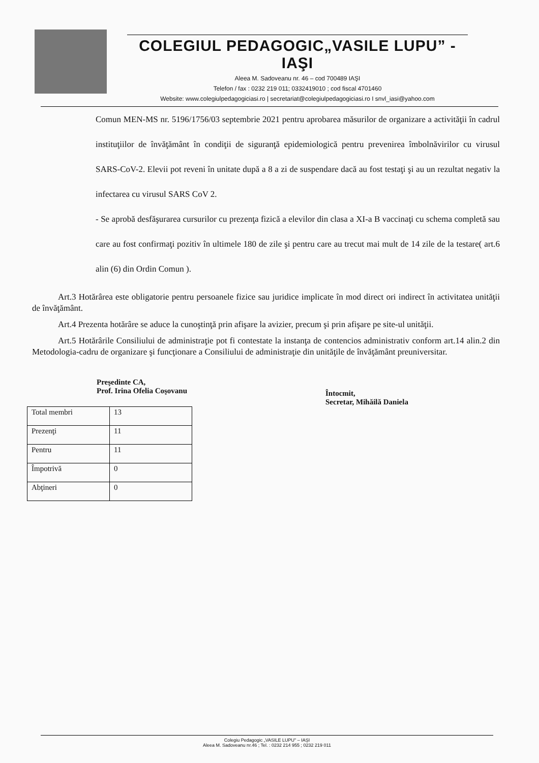COLEGIUL PEDAGOGIC„VASILE LUPU” - IAŞI
Aleea M. Sadoveanu nr. 46 – cod 700489 IAŞI
Telefon / fax : 0232 219 011; 0332419010 ; cod fiscal 4701460
Website: www.colegiulpedagogiciasi.ro | secretariat@colegiulpedagogiciasi.ro I snvl_iasi@yahoo.com
Comun MEN-MS nr. 5196/1756/03 septembrie 2021 pentru aprobarea măsurilor de organizare a activităţii în cadrul instituţiilor de învăţământ în condiţii de siguranţă epidemiologică pentru prevenirea îmbolnăvirilor cu virusul SARS-CoV-2. Elevii pot reveni în unitate după a 8 a zi de suspendare dacă au fost testaţi şi au un rezultat negativ la infectarea cu virusul SARS CoV 2.
- Se aprobă desfăşurarea cursurilor cu prezenţa fizică a elevilor din clasa a XI-a B vaccinaţi cu schema completă sau care au fost confirmaţi pozitiv în ultimele 180 de zile şi pentru care au trecut mai mult de 14 zile de la testare( art.6 alin (6) din Ordin Comun ).
   Art.3 Hotărârea este obligatorie pentru persoanele fizice sau juridice implicate în mod direct ori indirect în activitatea unităţii de învăţământ.
   Art.4 Prezenta hotărâre se aduce la cunoştinţă prin afişare la avizier, precum şi prin afişare pe site-ul unităţii.
   Art.5 Hotărârile Consiliului de administraţie pot fi contestate la instanţa de contencios administrativ conform art.14 alin.2 din Metodologia-cadru de organizare şi funcţionare a Consiliului de administraţie din unităţile de învăţământ preuniversitar.
Preşedinte CA,
Prof. Irina Ofelia Coşovanu
Întocmit,
Secretar, Mihăilă Daniela
| Total membri | 13 |
| Prezenţi | 11 |
| Pentru | 11 |
| Împotrivă | 0 |
| Abţineri | 0 |
Colegiu Pedagogic „VASILE LUPU" – IAŞI
Aleea M. Sadoveanu nr.46 ; Tel. : 0232 214 955 ; 0232 219 011